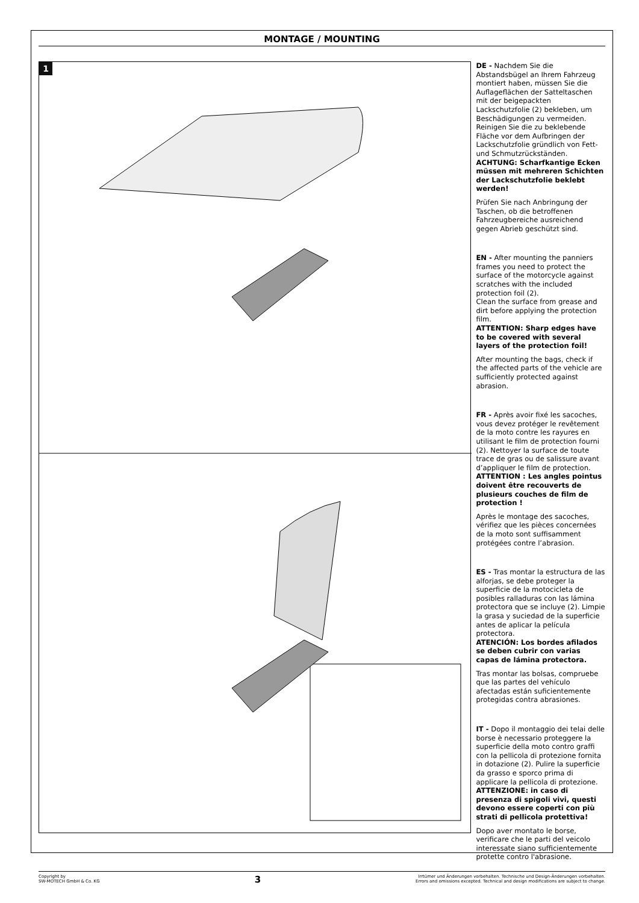MONTAGE / MOUNTING
1
DE - Nachdem Sie die Abstandsbügel an Ihrem Fahrzeug montiert haben, müssen Sie die Auflageflächen der Satteltaschen mit der beigepackten Lackschutzfolie (2) bekleben, um Beschädigungen zu vermeiden. Reinigen Sie die zu beklebende Fläche vor dem Aufbringen der Lackschutzfolie gründlich von Fett- und Schmutzrückständen.
ACHTUNG: Scharfkantige Ecken müssen mit mehreren Schichten der Lackschutzfolie beklebt werden!
Prüfen Sie nach Anbringung der Taschen, ob die betroffenen Fahrzeugbereiche ausreichend gegen Abrieb geschützt sind.
EN - After mounting the panniers frames you need to protect the surface of the motorcycle against scratches with the included protection foil (2).
Clean the surface from grease and dirt before applying the protection film.
ATTENTION: Sharp edges have to be covered with several layers of the protection foil!
After mounting the bags, check if the affected parts of the vehicle are sufficiently protected against abrasion.
FR - Après avoir fixé les sacoches, vous devez protéger le revêtement de la moto contre les rayures en utilisant le film de protection fourni (2). Nettoyer la surface de toute trace de gras ou de salissure avant d’appliquer le film de protection.
ATTENTION : Les angles pointus doivent être recouverts de plusieurs couches de film de protection !
Après le montage des sacoches, vérifiez que les pièces concernées de la moto sont suffisamment protégées contre l’abrasion.
ES - Tras montar la estructura de las alforjas, se debe proteger la superficie de la motocicleta de posibles ralladuras con las lámina protectora que se incluye (2). Limpie la grasa y suciedad de la superficie antes de aplicar la película protectora.
ATENCIÓN: Los bordes afilados se deben cubrir con varias capas de lámina protectora.
Tras montar las bolsas, compruebe que las partes del vehículo afectadas están suficientemente protegidas contra abrasiones.
IT - Dopo il montaggio dei telai delle borse è necessario proteggere la superficie della moto contro graffi con la pellicola di protezione fornita in dotazione (2). Pulire la superficie da grasso e sporco prima di applicare la pellicola di protezione.
ATTENZIONE: in caso di presenza di spigoli vivi, questi devono essere coperti con più strati di pellicola protettiva!
Dopo aver montato le borse, verificare che le parti del veicolo interessate siano sufficientemente protette contro l'abrasione.
Copyright by
SW-MOTECH GmbH & Co. KG
3
Irrtümer und Änderungen vorbehalten. Technische und Design-Änderungen vorbehalten.
Errors and omissions excepted. Technical and design modifications are subject to change.